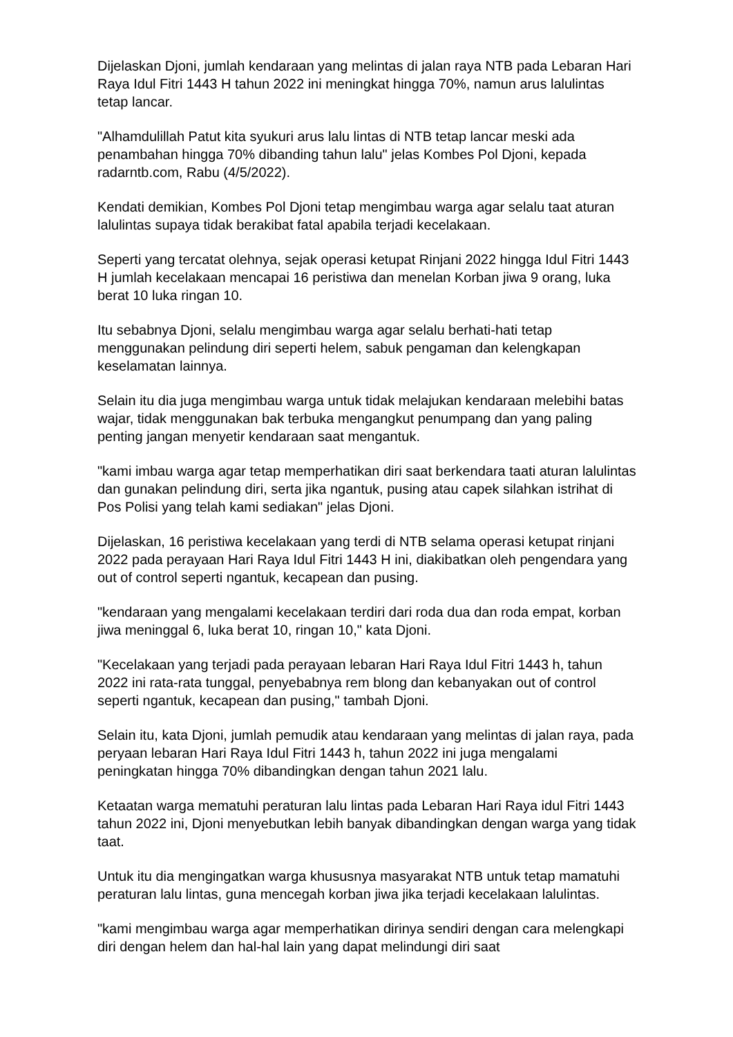Dijelaskan Djoni, jumlah kendaraan yang melintas di jalan raya NTB pada Lebaran Hari Raya Idul Fitri 1443 H tahun 2022 ini meningkat hingga 70%, namun arus lalulintas tetap lancar.
"Alhamdulillah Patut kita syukuri arus lalu lintas di NTB tetap lancar meski ada penambahan hingga 70% dibanding tahun lalu" jelas Kombes Pol Djoni, kepada radarntb.com, Rabu (4/5/2022).
Kendati demikian, Kombes Pol Djoni tetap mengimbau warga agar selalu taat aturan lalulintas supaya tidak berakibat fatal apabila terjadi kecelakaan.
Seperti yang tercatat olehnya, sejak operasi ketupat Rinjani 2022 hingga Idul Fitri 1443 H jumlah kecelakaan mencapai 16 peristiwa dan menelan Korban jiwa 9 orang, luka berat 10 luka ringan 10.
Itu sebabnya Djoni, selalu mengimbau warga agar selalu berhati-hati tetap menggunakan pelindung diri seperti helem, sabuk pengaman dan kelengkapan keselamatan lainnya.
Selain itu dia juga mengimbau warga untuk tidak melajukan kendaraan melebihi batas wajar, tidak menggunakan bak terbuka mengangkut penumpang dan yang paling penting jangan menyetir kendaraan saat mengantuk.
"kami imbau warga agar tetap memperhatikan diri saat berkendara taati aturan lalulintas dan gunakan pelindung diri, serta jika ngantuk, pusing atau capek silahkan istrihat di Pos Polisi yang telah kami sediakan" jelas Djoni.
Dijelaskan, 16 peristiwa kecelakaan yang terdi di NTB selama operasi ketupat rinjani 2022 pada perayaan Hari Raya Idul Fitri 1443 H ini, diakibatkan oleh pengendara yang out of control seperti ngantuk, kecapean dan pusing.
"kendaraan yang mengalami kecelakaan terdiri dari roda dua dan roda empat, korban jiwa meninggal 6, luka berat 10, ringan 10," kata Djoni.
"Kecelakaan yang terjadi pada perayaan lebaran Hari Raya Idul Fitri 1443 h, tahun 2022 ini rata-rata tunggal, penyebabnya rem blong dan kebanyakan out of control seperti ngantuk, kecapean dan pusing," tambah Djoni.
Selain itu, kata Djoni, jumlah pemudik atau kendaraan yang melintas di jalan raya, pada peryaan lebaran Hari Raya Idul Fitri 1443 h, tahun 2022 ini juga mengalami peningkatan hingga 70% dibandingkan dengan tahun 2021 lalu.
Ketaatan warga mematuhi peraturan lalu lintas pada Lebaran Hari Raya idul Fitri 1443 tahun 2022 ini, Djoni menyebutkan lebih banyak dibandingkan dengan warga yang tidak taat.
Untuk itu dia mengingatkan warga khususnya masyarakat NTB untuk tetap mamatuhi peraturan lalu lintas, guna mencegah korban jiwa jika terjadi kecelakaan lalulintas.
"kami mengimbau warga agar memperhatikan dirinya sendiri dengan cara melengkapi diri dengan helem dan hal-hal lain yang dapat melindungi diri saat